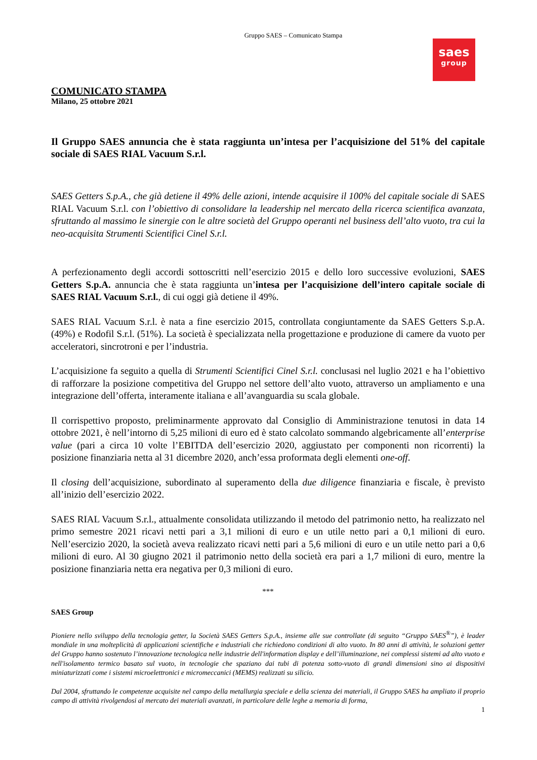Gruppo SAES – Comunicato Stampa
saes
group
COMUNICATO STAMPA
Milano, 25 ottobre 2021
Il Gruppo SAES annuncia che è stata raggiunta un’intesa per l’acquisizione del 51% del capitale sociale di SAES RIAL Vacuum S.r.l.
SAES Getters S.p.A., che già detiene il 49% delle azioni, intende acquisire il 100% del capitale sociale di SAES RIAL Vacuum S.r.l. con l’obiettivo di consolidare la leadership nel mercato della ricerca scientifica avanzata, sfruttando al massimo le sinergie con le altre società del Gruppo operanti nel business dell’alto vuoto, tra cui la neo-acquisita Strumenti Scientifici Cinel S.r.l.
A perfezionamento degli accordi sottoscritti nell’esercizio 2015 e dello loro successive evoluzioni, SAES Getters S.p.A. annuncia che è stata raggiunta un’intesa per l’acquisizione dell’intero capitale sociale di SAES RIAL Vacuum S.r.l., di cui oggi già detiene il 49%.
SAES RIAL Vacuum S.r.l. è nata a fine esercizio 2015, controllata congiuntamente da SAES Getters S.p.A. (49%) e Rodofil S.r.l. (51%). La società è specializzata nella progettazione e produzione di camere da vuoto per acceleratori, sincrotroni e per l’industria.
L’acquisizione fa seguito a quella di Strumenti Scientifici Cinel S.r.l. conclusasi nel luglio 2021 e ha l’obiettivo di rafforzare la posizione competitiva del Gruppo nel settore dell’alto vuoto, attraverso un ampliamento e una integrazione dell’offerta, interamente italiana e all’avanguardia su scala globale.
Il corrispettivo proposto, preliminarmente approvato dal Consiglio di Amministrazione tenutosi in data 14 ottobre 2021, è nell’intorno di 5,25 milioni di euro ed è stato calcolato sommando algebricamente all’enterprise value (pari a circa 10 volte l’EBITDA dell’esercizio 2020, aggiustato per componenti non ricorrenti) la posizione finanziaria netta al 31 dicembre 2020, anch’essa proformata degli elementi one-off.
Il closing dell’acquisizione, subordinato al superamento della due diligence finanziaria e fiscale, è previsto all’inizio dell’esercizio 2022.
SAES RIAL Vacuum S.r.l., attualmente consolidata utilizzando il metodo del patrimonio netto, ha realizzato nel primo semestre 2021 ricavi netti pari a 3,1 milioni di euro e un utile netto pari a 0,1 milioni di euro. Nell’esercizio 2020, la società aveva realizzato ricavi netti pari a 5,6 milioni di euro e un utile netto pari a 0,6 milioni di euro. Al 30 giugno 2021 il patrimonio netto della società era pari a 1,7 milioni di euro, mentre la posizione finanziaria netta era negativa per 0,3 milioni di euro.
***
SAES Group
Pioniere nello sviluppo della tecnologia getter, la Società SAES Getters S.p.A., insieme alle sue controllate (di seguito “Gruppo SAES<sup>®</sup>”), è leader mondiale in una molteplicità di applicazioni scientifiche e industriali che richiedono condizioni di alto vuoto. In 80 anni di attività, le soluzioni getter del Gruppo hanno sostenuto l’innovazione tecnologica nelle industrie dell'information display e dell’illuminazione, nei complessi sistemi ad alto vuoto e nell'isolamento termico basato sul vuoto, in tecnologie che spaziano dai tubi di potenza sotto-vuoto di grandi dimensioni sino ai dispositivi miniaturizzati come i sistemi microelettronici e micromeccanici (MEMS) realizzati su silicio.
Dal 2004, sfruttando le competenze acquisite nel campo della metallurgia speciale e della scienza dei materiali, il Gruppo SAES ha ampliato il proprio campo di attività rivolgendosi al mercato dei materiali avanzati, in particolare delle leghe a memoria di forma,
1